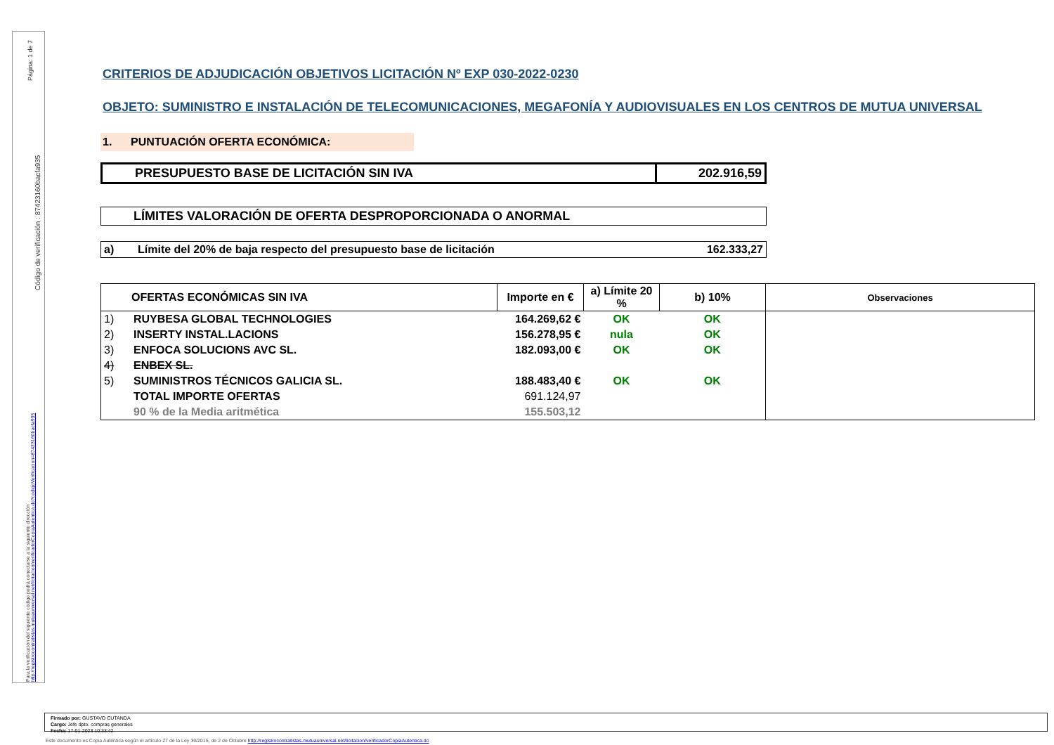Página: 1 de 7
Código de verificación : 87423160bacfa935
Para la verificación del siguiente código podrá conectarse a la siguiente dirección
http://registrocontratistas.mutuauniversal.net/licitacion/verificadorCopiaAutentica.do?codigoVerificacion=87423160bacfa935
CRITERIOS DE ADJUDICACIÓN OBJETIVOS LICITACIÓN Nº EXP 030-2022-0230
OBJETO: SUMINISTRO E INSTALACIÓN DE TELECOMUNICACIONES, MEGAFONÍA Y AUDIOVISUALES EN LOS CENTROS DE MUTUA UNIVERSAL
1. PUNTUACIÓN OFERTA ECONÓMICA:
| PRESUPUESTO BASE DE LICITACIÓN SIN IVA | 202.916,59 |
| LÍMITES VALORACIÓN DE OFERTA DESPROPORCIONADA O ANORMAL |
| a) | Límite del 20% de baja respecto del presupuesto base de licitación | 162.333,27 |
| | OFERTAS ECONÓMICAS SIN IVA | Importe en € | a) Límite 20 % | b) 10% | Observaciones |
| --- | --- | --- | --- | --- | --- |
| 1) | RUYBESA GLOBAL TECHNOLOGIES | 164.269,62 € | OK | OK | |
| 2) | INSERTY INSTAL.LACIONS | 156.278,95 € | nula | OK | |
| 3) | ENFOCA SOLUCIONS AVC SL. | 182.093,00 € | OK | OK | |
| 4) | ENBEX SL. | | | | |
| 5) | SUMINISTROS TÉCNICOS GALICIA SL. | 188.483,40 € | OK | OK | |
| | TOTAL IMPORTE OFERTAS | 691.124,97 | | | |
| | 90 % de la Media aritmética | 155.503,12 | | | |
Firmado por: GUSTAVO CUTANDA
Cargo: Jefe dpto. compras generales
Fecha: 17-01-2023 10:33:42
Este documento es Copia Auténtica según el artículo 27 de la Ley 39/2015, de 2 de Octubre http://registrocontratistas.mutuauniversal.net/licitacion/verificadorCopiaAutentica.do